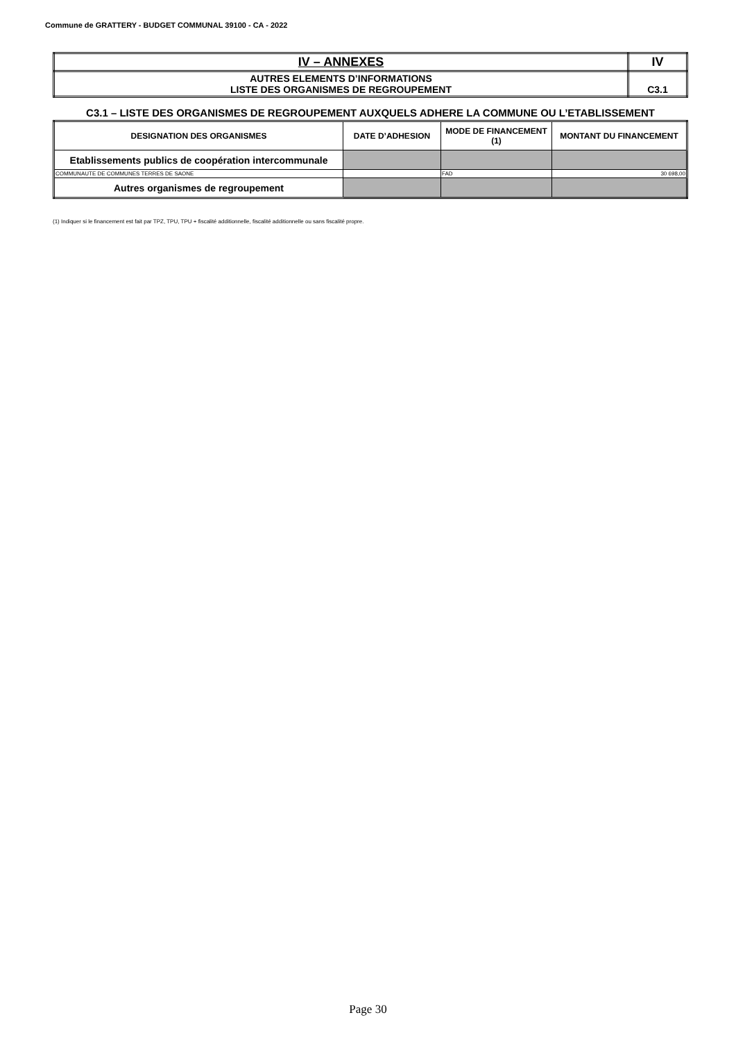Commune de GRATTERY - BUDGET COMMUNAL 39100 - CA - 2022
| IV – ANNEXES | IV |
| AUTRES ELEMENTS D’INFORMATIONS LISTE DES ORGANISMES DE REGROUPEMENT | C3.1 |
C3.1 – LISTE DES ORGANISMES DE REGROUPEMENT AUXQUELS ADHERE LA COMMUNE OU L’ETABLISSEMENT
| DESIGNATION DES ORGANISMES | DATE D’ADHESION | MODE DE FINANCEMENT (1) | MONTANT DU FINANCEMENT |
| --- | --- | --- | --- |
| Etablissements publics de coopération intercommunale | | | |
| COMMUNAUTE DE COMMUNES TERRES DE SAONE | | FAD | 30 698,00 |
| Autres organismes de regroupement | | | |
(1) Indiquer si le financement est fait par TPZ, TPU, TPU + fiscalité additionnelle, fiscalité additionnelle ou sans fiscalité propre.
Page 30